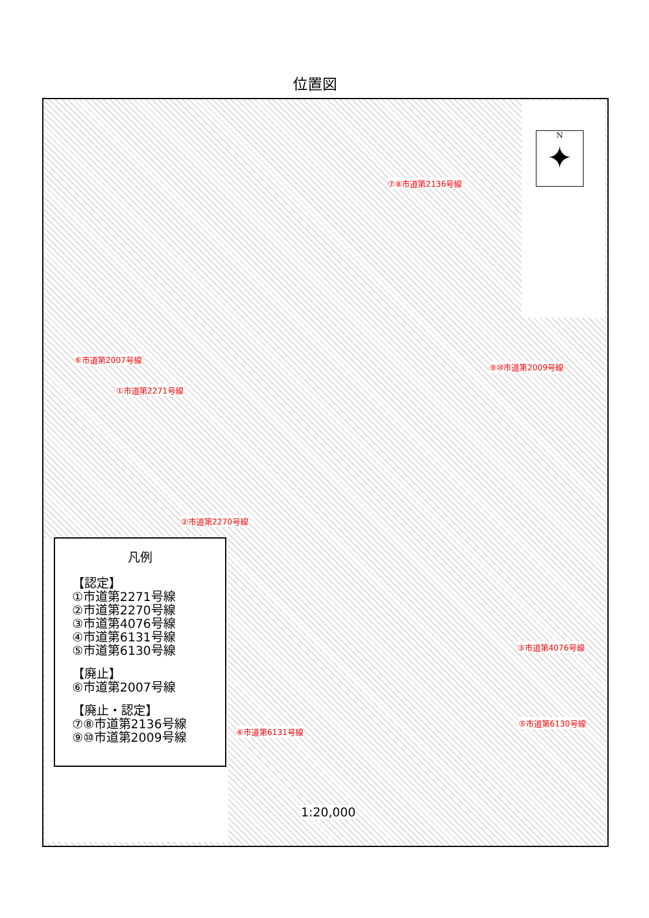位置図
N
✦
⑦⑧市道第2136号線
⑥市道第2007号線
⑨⑩市道第2009号線
①市道第2271号線
②市道第2270号線
③市道第4076号線
⑤市道第6130号線
④市道第6131号線
凡例
【認定】
①市道第2271号線
②市道第2270号線
③市道第4076号線
④市道第6131号線
⑤市道第6130号線
【廃止】
⑥市道第2007号線
【廃止・認定】
⑦⑧市道第2136号線
⑨⑩市道第2009号線
1:20,000